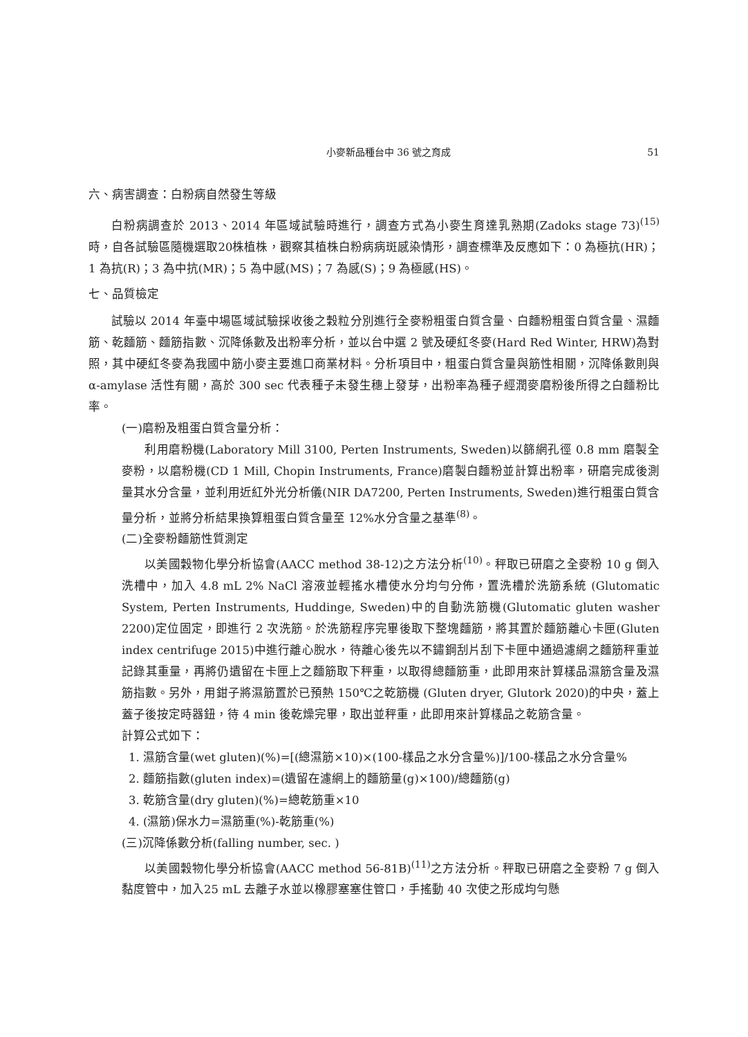小麥新品種台中 36 號之育成 51
六、病害調查：白粉病自然發生等級
白粉病調查於 2013、2014 年區域試驗時進行，調查方式為小麥生育達乳熟期(Zadoks stage 73)<sup>(15)</sup>時，自各試驗區隨機選取20株植株，觀察其植株白粉病病斑感染情形，調查標準及反應如下：0 為極抗(HR)；1 為抗(R)；3 為中抗(MR)；5 為中感(MS)；7 為感(S)；9 為極感(HS)。
七、品質檢定
試驗以 2014 年臺中場區域試驗採收後之穀粒分別進行全麥粉粗蛋白質含量、白麵粉粗蛋白質含量、濕麵筋、乾麵筋、麵筋指數、沉降係數及出粉率分析，並以台中選 2 號及硬紅冬麥(Hard Red Winter, HRW)為對照，其中硬紅冬麥為我國中筋小麥主要進口商業材料。分析項目中，粗蛋白質含量與筋性相關，沉降係數則與 α-amylase 活性有關，高於 300 sec 代表種子未發生穗上發芽，出粉率為種子經潤麥磨粉後所得之白麵粉比率。
(一)磨粉及粗蛋白質含量分析：
利用磨粉機(Laboratory Mill 3100, Perten Instruments, Sweden)以篩網孔徑 0.8 mm 磨製全麥粉，以磨粉機(CD 1 Mill, Chopin Instruments, France)磨製白麵粉並計算出粉率，研磨完成後測量其水分含量，並利用近紅外光分析儀(NIR DA7200, Perten Instruments, Sweden)進行粗蛋白質含量分析，並將分析結果換算粗蛋白質含量至 12%水分含量之基準<sup>(8)</sup>。
(二)全麥粉麵筋性質測定
以美國穀物化學分析協會(AACC method 38-12)之方法分析<sup>(10)</sup>。秤取已研磨之全麥粉 10 g 倒入洗槽中，加入 4.8 mL 2% NaCl 溶液並輕搖水槽使水分均勻分佈，置洗槽於洗筋系統 (Glutomatic System, Perten Instruments, Huddinge, Sweden)中的自動洗筋機(Glutomatic gluten washer 2200)定位固定，即進行 2 次洗筋。於洗筋程序完畢後取下整塊麵筋，將其置於麵筋離心卡匣(Gluten index centrifuge 2015)中進行離心脫水，待離心後先以不鏽鋼刮片刮下卡匣中通過濾網之麵筋秤重並記錄其重量，再將仍遺留在卡匣上之麵筋取下秤重，以取得總麵筋重，此即用來計算樣品濕筋含量及濕筋指數。另外，用鉗子將濕筋置於已預熱 150℃之乾筋機 (Gluten dryer, Glutork 2020)的中央，蓋上蓋子後按定時器鈕，待 4 min 後乾燥完畢，取出並秤重，此即用來計算樣品之乾筋含量。
計算公式如下：
1. 濕筋含量(wet gluten)(%)=[(總濕筋×10)×(100-樣品之水分含量%)]/100-樣品之水分含量%
2. 麵筋指數(gluten index)=(遺留在濾網上的麵筋量(g)×100)/總麵筋(g)
3. 乾筋含量(dry gluten)(%)=總乾筋重×10
4. (濕筋)保水力=濕筋重(%)-乾筋重(%)
(三)沉降係數分析(falling number, sec. )
以美國穀物化學分析協會(AACC method 56-81B)<sup>(11)</sup>之方法分析。秤取已研磨之全麥粉 7 g 倒入黏度管中，加入25 mL 去離子水並以橡膠塞塞住管口，手搖動 40 次使之形成均勻懸